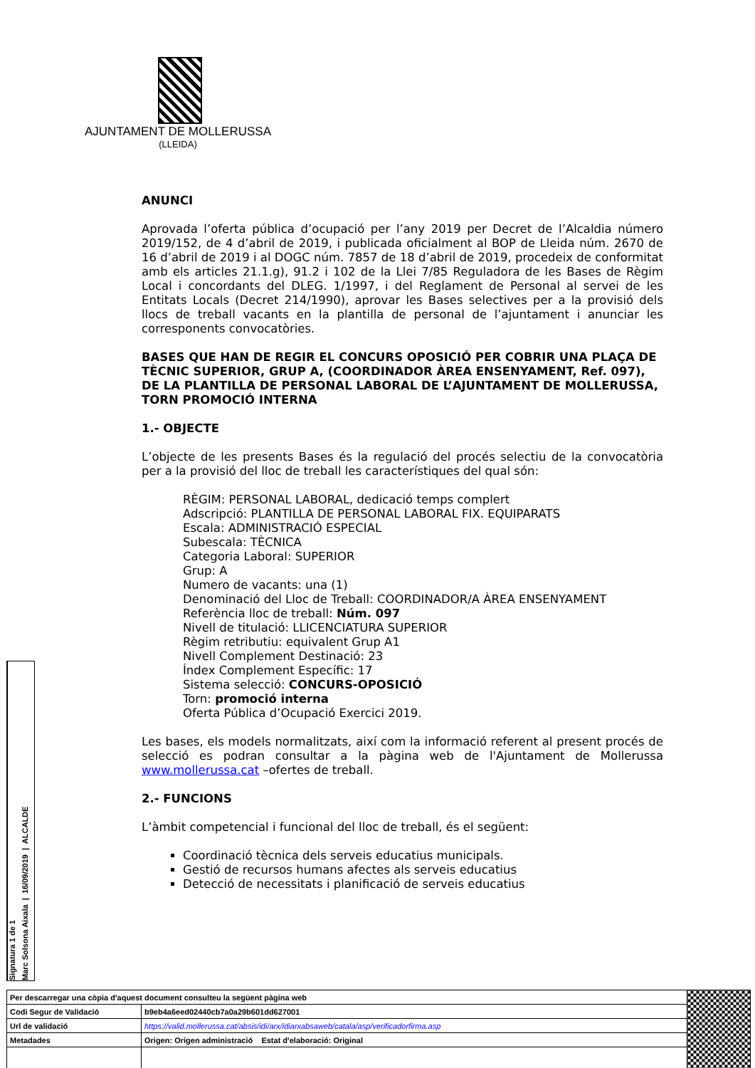AJUNTAMENT DE MOLLERUSSA
(LLEIDA)
ANUNCI
Aprovada l’oferta pública d’ocupació per l’any 2019 per Decret de l’Alcaldia número 2019/152, de 4 d’abril de 2019, i publicada oficialment al BOP de Lleida núm. 2670 de 16 d’abril de 2019 i al DOGC núm. 7857 de 18 d’abril de 2019, procedeix de conformitat amb els articles 21.1.g), 91.2 i 102 de la Llei 7/85 Reguladora de les Bases de Règim Local i concordants del DLEG. 1/1997, i del Reglament de Personal al servei de les Entitats Locals (Decret 214/1990), aprovar les Bases selectives per a la provisió dels llocs de treball vacants en la plantilla de personal de l’ajuntament i anunciar les corresponents convocatòries.
BASES QUE HAN DE REGIR EL CONCURS OPOSICIÓ PER COBRIR UNA PLAÇA DE TÈCNIC SUPERIOR, GRUP A, (COORDINADOR ÀREA ENSENYAMENT, Ref. 097), DE LA PLANTILLA DE PERSONAL LABORAL DE L’AJUNTAMENT DE MOLLERUSSA, TORN PROMOCIÓ INTERNA
1.- OBJECTE
L’objecte de les presents Bases és la regulació del procés selectiu de la convocatòria per a la provisió del lloc de treball les característiques del qual són:
RÈGIM: PERSONAL LABORAL, dedicació temps complert
Adscripció: PLANTILLA DE PERSONAL LABORAL FIX. EQUIPARATS
Escala: ADMINISTRACIÓ ESPECIAL
Subescala: TÈCNICA
Categoria Laboral: SUPERIOR
Grup: A
Numero de vacants: una (1)
Denominació del Lloc de Treball: COORDINADOR/A ÀREA ENSENYAMENT
Referència lloc de treball: Núm. 097
Nivell de titulació: LLICENCIATURA SUPERIOR
Règim retributiu: equivalent Grup A1
Nivell Complement Destinació: 23
Índex Complement Específic: 17
Sistema selecció: CONCURS-OPOSICIÓ
Torn: promoció interna
Oferta Pública d’Ocupació Exercici 2019.
Les bases, els models normalitzats, així com la informació referent al present procés de selecció es podran consultar a la pàgina web de l'Ajuntament de Mollerussa www.mollerussa.cat –ofertes de treball.
2.- FUNCIONS
L’àmbit competencial i funcional del lloc de treball, és el següent:
Coordinació tècnica dels serveis educatius municipals.
Gestió de recursos humans afectes als serveis educatius
Detecció de necessitats i planificació de serveis educatius
Signatura 1 de 1
Marc Solsona Aixala | 16/09/2019 | ALCALDE
| Per descarregar una còpia d'aquest document consulteu la següent pàgina web | | |
| Codi Segur de Validació | b9eb4a6eed02440cb7a0a29b601dd627001 | |
| Url de validació | https://valid.mollerussa.cat/absis/idi/arx/idiarxabsaweb/catala/asp/verificadorfirma.asp | |
| Metadades | Origen: Origen administració Estat d'elaboració: Original | |